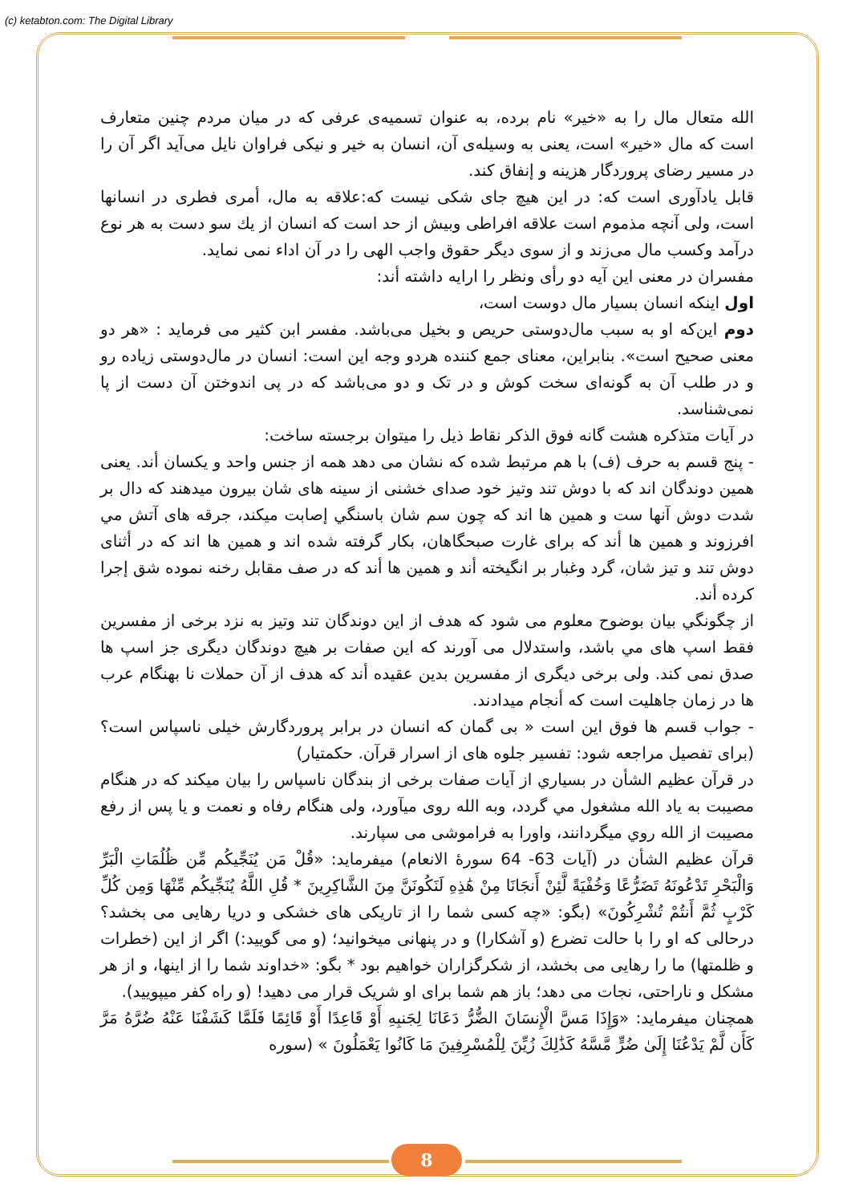(c) ketabton.com: The Digital Library
الله متعال مال را به «خیر» نام برده، به عنوان تسمیه‌ی عرفی که در میان مردم چنین متعارف است که مال «خیر» است، یعنی به وسیله‌ی آن، انسان به خیر و نیکی فراوان نایل می‌آید اگر آن را در مسیر رضای پروردگار هزینه و إنفاق کند.
قابل یادآوری است که: در این هیچ جای شکی نیست که:علاقه به مال، أمری فطری در انسانها است، ولی آنچه مذموم است علاقه افراطی وبیش از حد است که انسان از یك سو دست به هر نوع درآمد وکسب مال می‌زند و از سوی دیگر حقوق واجب الهی را در آن اداء نمی نماید.
مفسران در معنی این آیه دو رأی ونظر را ارایه داشته أند:
اول اینکه انسان بسیار مال دوست است،
دوم این‌که او به سبب مال‌دوستی حریص و بخیل می‌باشد. مفسر ابن کثیر می فرماید : «هر دو معنی صحیح است». بنابراین، معنای جمع کننده هردو وجه این است: انسان در مال‌دوستی زیاده رو و در طلب آن به گونه‌ای سخت کوش و در تک و دو می‌باشد که در پی اندوختن آن دست از پا نمی‌شناسد.
در آیات متذکره هشت گانه فوق الذکر نقاط ذیل را میتوان برجسته ساخت:
- پنج قسم به حرف (ف) با هم مرتبط شده که نشان می دهد همه از جنس واحد و یکسان أند. یعنی همین دوندگان اند که با دوش تند وتیز خود صدای خشنی از سینه های شان بیرون میدهند که دال بر شدت دوش آنها ست و همین ها اند که چون سم شان باسنگي إصابت میکند، جرقه های آتش مي افرزوند و همین ها أند که برای غارت صبحگاهان، بکار گرفته شده اند و همین ها اند که در أثنای دوش تند و تیز شان، گرد وغبار بر انگیخته أند و همین ها أند که در صف مقابل رخنه نموده شق إجرا کرده أند.
از چگونگي بیان بوضوح معلوم می شود که هدف از این دوندگان تند وتیز به نزد برخی از مفسرین فقط اسپ های مي باشد، واستدلال می آورند که این صفات بر هیچ دوندگان دیگری جز اسپ ها صدق نمی کند. ولی برخی دیگری از مفسرین بدین عقیده أند که هدف از آن حملات نا بهنگام عرب ها در زمان جاهلیت است که أنجام میدادند.
- جواب قسم ها فوق این است « بی گمان که انسان در برابر پروردگارش خیلی ناسپاس است؟ (برای تفصیل مراجعه شود: تفسیر جلوه های از اسرار قرآن. حکمتیار)
در قرآن عظیم الشأن در بسیاري از آیات صفات برخی از بندگان ناسپاس را بیان میکند که در هنگام مصیبت به یاد الله مشغول مي گردد، وبه الله روی میآورد، ولی هنگام رفاه و نعمت و یا پس از رفع مصیبت از الله روي میگردانند، واورا به فراموشی می سپارند.
قرآن عظیم الشأن در (آیات 63- 64 سورهٔ الانعام) میفرماید: «قُلْ مَن يُنَجِّيكُم مِّن ظُلُمَاتِ الْبَرِّ وَالْبَحْرِ تَدْعُونَهُ تَضَرُّعًا وَخُفْيَةً لَّئِنْ أَنجَانَا مِنْ هَٰذِهِ لَنَكُونَنَّ مِنَ الشَّاكِرِينَ * قُلِ اللَّهُ يُنَجِّيكُم مِّنْهَا وَمِن كُلِّ كَرْبٍ ثُمَّ أَنتُمْ تُشْرِكُونَ» (بگو: «چه کسی شما را از تاریکی های خشکی و دریا رهایی می بخشد؟ درحالی که او را با حالت تضرع (و آشکارا) و در پنهانی میخوانید؛ (و می گویید:) اگر از این (خطرات و ظلمتها) ما را رهایی می بخشد، از شکرگزاران خواهیم بود * بگو: «خداوند شما را از اینها، و از هر مشکل و ناراحتی، نجات می دهد؛ باز هم شما برای او شریک قرار می دهید! (و راه کفر میپویید).
همچنان میفرماید: «وَإِذَا مَسَّ الْإِنسَانَ الضُّرُّ دَعَانَا لِجَنبِهِ أَوْ قَاعِدًا أَوْ قَائِمًا فَلَمَّا كَشَفْنَا عَنْهُ ضُرَّهُ مَرَّ كَأَن لَّمْ يَدْعُنَا إِلَىٰ ضُرٍّ مَّسَّهُ كَذَٰلِكَ زُيِّنَ لِلْمُسْرِفِينَ مَا كَانُوا يَعْمَلُونَ » (سوره
8